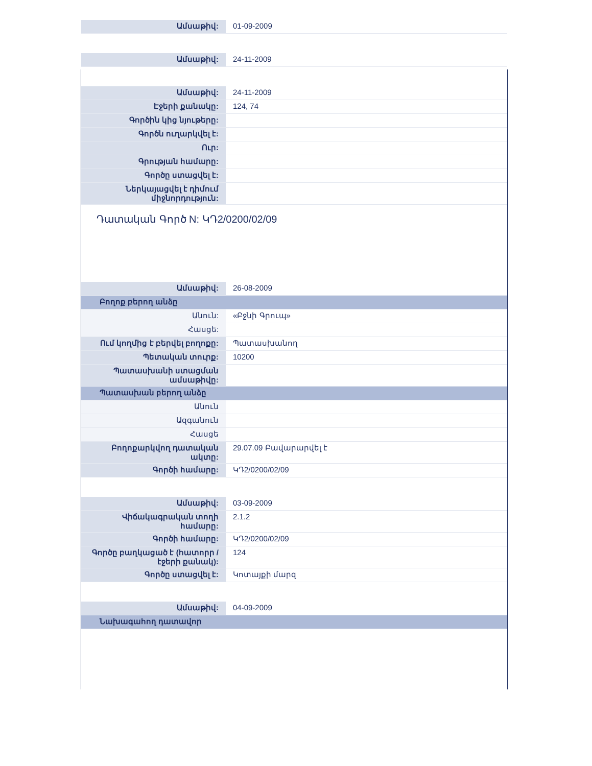| Ամսաթիվ: | 01-09-2009 |
| Ամսաթիվ: | 24-11-2009 |
| Ամսաթիվ: | 24-11-2009 |
| Էջերի քանակը: | 124, 74 |
| Գործին կից նյութերը: | |
| Գործն ուղարկվել է: | |
| Ուր: | |
| Գրության համարը: | |
| Գործը ստացվել է: | |
| Ներկայացվել է դիմում միջնորդություն: | |
Դատական Գործ N: ԿԴ2/0200/02/09
| Ամսաթիվ: | 26-08-2009 |
| Բողոք բերող անձը | |
| Անուն: | «Բջնի Գրուպ» |
| Հասցե: | |
| Ում կողմից է բերվել բողոքը: | Պատասխանող |
| Պետական տուրք: | 10200 |
| Պատասխանի ստացման ամսաթիվը: | |
| Պատասխան բերող անձը | |
| Անուն | |
| Ազգանուն | |
| Հասցե | |
| Բողոքարկվող դատական ակտը: | 29.07.09 Բավարարվել է |
| Գործի համարը: | ԿԴ2/0200/02/09 |
| Ամսաթիվ: | 03-09-2009 |
| Վիճակագրական տողի համարը: | 2.1.2 |
| Գործի համարը: | ԿԴ2/0200/02/09 |
| Գործը բաղկացած է (հատորր / էջերի քանակ): | 124 |
| Գործը ստացվել է: | Կոտայքի մարզ |
| Ամսաթիվ: | 04-09-2009 |
| Նախագահող դատավոր | |